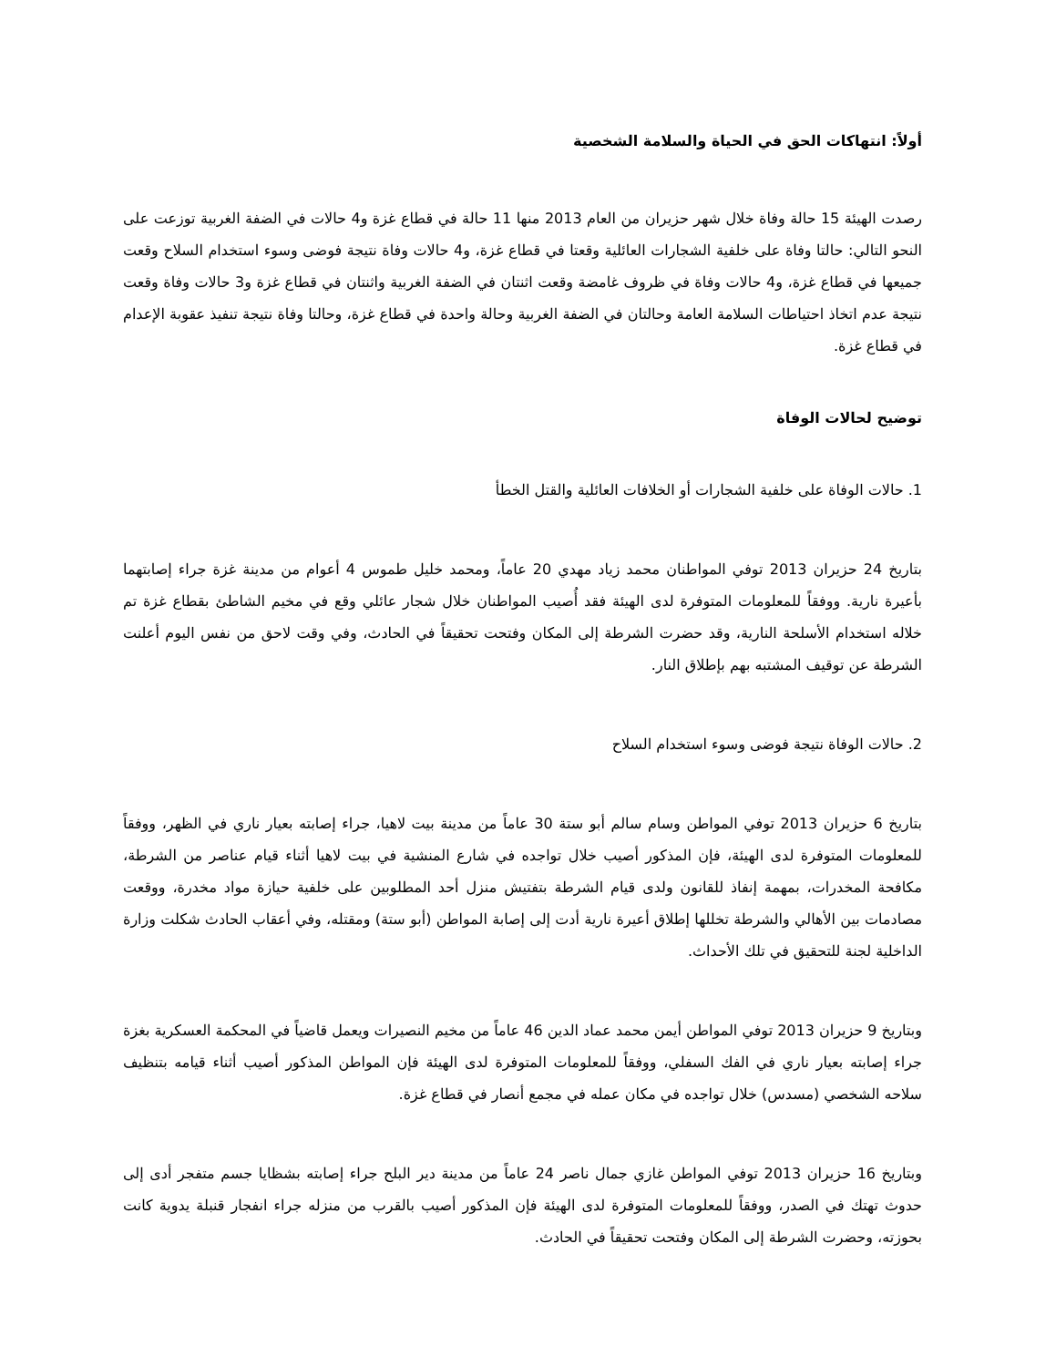أولاً: انتهاكات الحق في الحياة والسلامة الشخصية
رصدت الهيئة 15 حالة وفاة خلال شهر حزيران من العام 2013 منها 11 حالة في قطاع غزة و4 حالات في الضفة الغربية توزعت على النحو التالي: حالتا وفاة على خلفية الشجارات العائلية وقعتا في قطاع غزة، و4 حالات وفاة نتيجة فوضى وسوء استخدام السلاح وقعت جميعها في قطاع غزة، و4 حالات وفاة في ظروف غامضة وقعت اثنتان في الضفة الغربية واثنتان في قطاع غزة و3 حالات وفاة وقعت نتيجة عدم اتخاذ احتياطات السلامة العامة وحالتان في الضفة الغربية وحالة واحدة في قطاع غزة، وحالتا وفاة نتيجة تنفيذ عقوبة الإعدام في قطاع غزة.
توضيح لحالات الوفاة
1. حالات الوفاة على خلفية الشجارات أو الخلافات العائلية والقتل الخطأ
بتاريخ 24 حزيران 2013 توفي المواطنان محمد زياد مهدي 20 عاماً، ومحمد خليل طموس 4 أعوام من مدينة غزة جراء إصابتهما بأعيرة نارية. ووفقاً للمعلومات المتوفرة لدى الهيئة فقد أُصيب المواطنان خلال شجار عائلي وقع في مخيم الشاطئ بقطاع غزة تم خلاله استخدام الأسلحة النارية، وقد حضرت الشرطة إلى المكان وفتحت تحقيقاً في الحادث، وفي وقت لاحق من نفس اليوم أعلنت الشرطة عن توقيف المشتبه بهم بإطلاق النار.
2. حالات الوفاة نتيجة فوضى وسوء استخدام السلاح
بتاريخ 6 حزيران 2013 توفي المواطن وسام سالم أبو ستة 30 عاماً من مدينة بيت لاهيا، جراء إصابته بعيار ناري في الظهر، ووفقاً للمعلومات المتوفرة لدى الهيئة، فإن المذكور أصيب خلال تواجده في شارع المنشية في بيت لاهيا أثناء قيام عناصر من الشرطة، مكافحة المخدرات، بمهمة إنفاذ للقانون ولدى قيام الشرطة بتفتيش منزل أحد المطلوبين على خلفية حيازة مواد مخدرة، ووقعت مصادمات بين الأهالي والشرطة تخللها إطلاق أعيرة نارية أدت إلى إصابة المواطن (أبو ستة) ومقتله، وفي أعقاب الحادث شكلت وزارة الداخلية لجنة للتحقيق في تلك الأحداث.
وبتاريخ 9 حزيران 2013 توفي المواطن أيمن محمد عماد الدين 46 عاماً من مخيم النصيرات ويعمل قاضياً في المحكمة العسكرية بغزة جراء إصابته بعيار ناري في الفك السفلي، ووفقاً للمعلومات المتوفرة لدى الهيئة فإن المواطن المذكور أصيب أثناء قيامه بتنظيف سلاحه الشخصي (مسدس) خلال تواجده في مكان عمله في مجمع أنصار في قطاع غزة.
وبتاريخ 16 حزيران 2013 توفي المواطن غازي جمال ناصر 24 عاماً من مدينة دير البلح جراء إصابته بشظايا جسم متفجر أدى إلى حدوث تهتك في الصدر، ووفقاً للمعلومات المتوفرة لدى الهيئة فإن المذكور أصيب بالقرب من منزله جراء انفجار قنبلة يدوية كانت بحوزته، وحضرت الشرطة إلى المكان وفتحت تحقيقاً في الحادث.